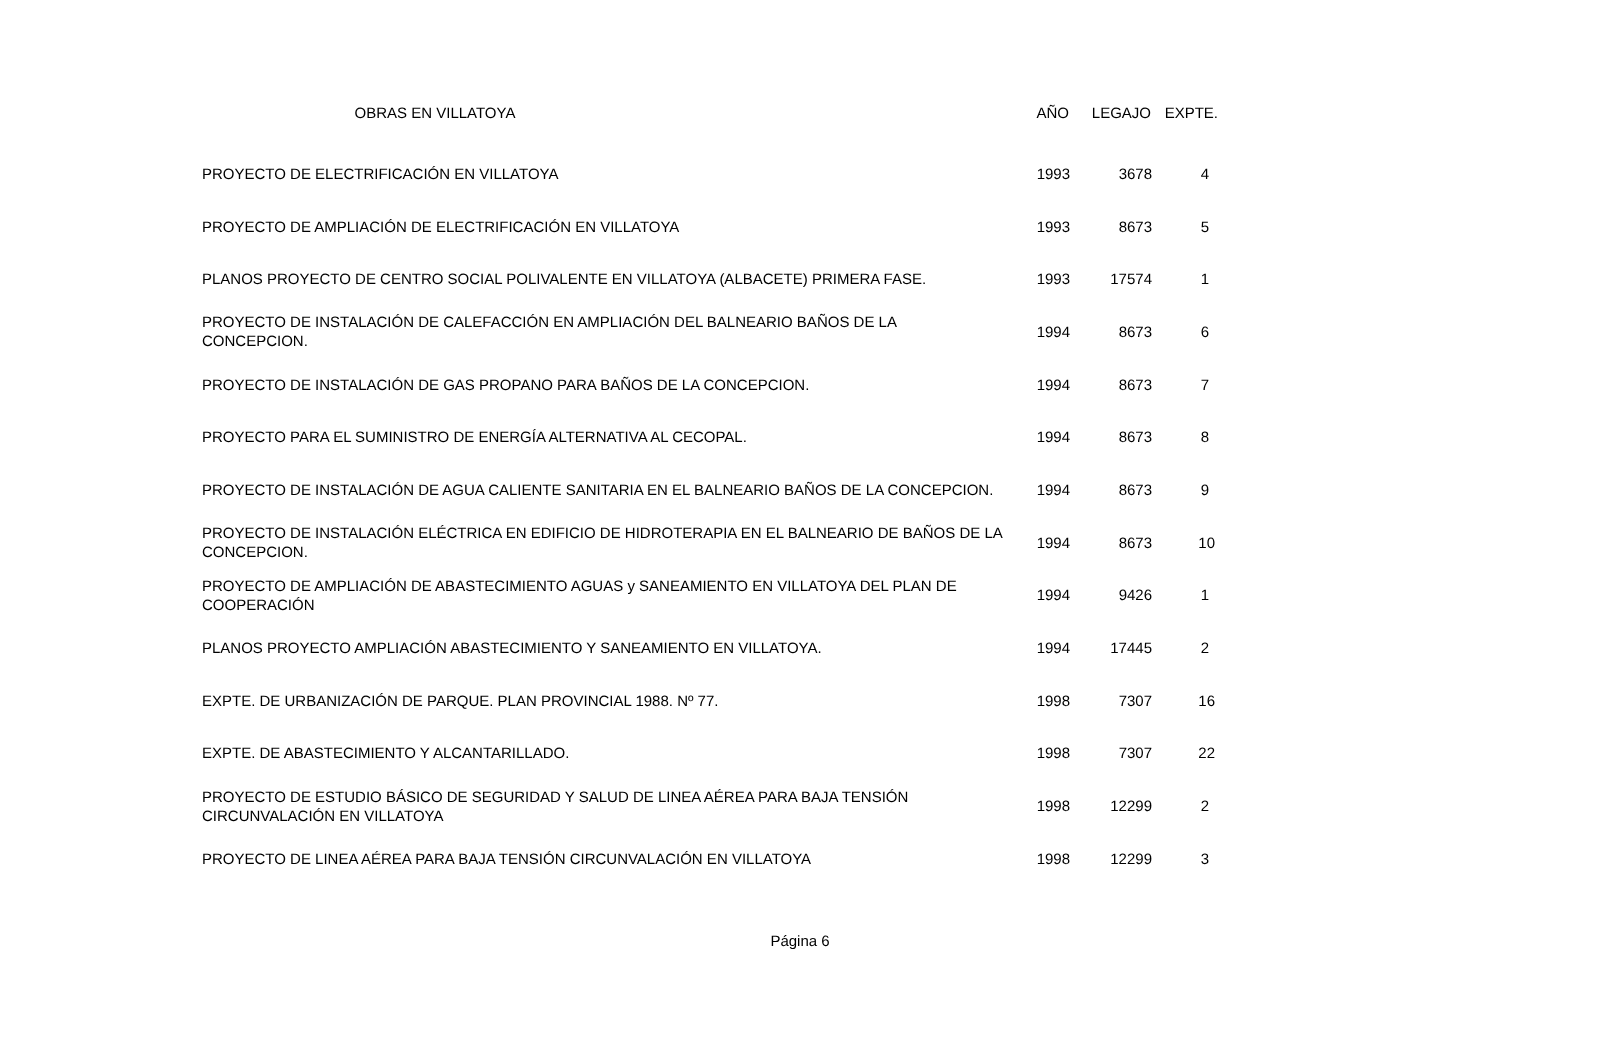| OBRAS EN VILLATOYA | AÑO | LEGAJO | EXPTE. |
| --- | --- | --- | --- |
| PROYECTO DE ELECTRIFICACIÓN EN VILLATOYA | 1993 | 3678 | 4 |
| PROYECTO DE AMPLIACIÓN DE ELECTRIFICACIÓN EN VILLATOYA | 1993 | 8673 | 5 |
| PLANOS PROYECTO DE CENTRO SOCIAL POLIVALENTE EN VILLATOYA (ALBACETE) PRIMERA FASE. | 1993 | 17574 | 1 |
| PROYECTO DE INSTALACIÓN DE CALEFACCIÓN EN AMPLIACIÓN DEL BALNEARIO BAÑOS DE LA CONCEPCION. | 1994 | 8673 | 6 |
| PROYECTO DE INSTALACIÓN DE GAS PROPANO PARA BAÑOS DE LA CONCEPCION. | 1994 | 8673 | 7 |
| PROYECTO PARA EL SUMINISTRO DE ENERGÍA ALTERNATIVA AL CECOPAL. | 1994 | 8673 | 8 |
| PROYECTO DE INSTALACIÓN DE AGUA CALIENTE SANITARIA EN EL BALNEARIO BAÑOS DE LA CONCEPCION. | 1994 | 8673 | 9 |
| PROYECTO DE INSTALACIÓN ELÉCTRICA EN EDIFICIO DE HIDROTERAPIA EN EL BALNEARIO DE BAÑOS DE LA CONCEPCION. | 1994 | 8673 | 10 |
| PROYECTO DE AMPLIACIÓN DE ABASTECIMIENTO AGUAS y SANEAMIENTO EN VILLATOYA DEL PLAN DE COOPERACIÓN | 1994 | 9426 | 1 |
| PLANOS PROYECTO AMPLIACIÓN ABASTECIMIENTO Y SANEAMIENTO EN VILLATOYA. | 1994 | 17445 | 2 |
| EXPTE. DE URBANIZACIÓN DE PARQUE. PLAN PROVINCIAL 1988. Nº 77. | 1998 | 7307 | 16 |
| EXPTE. DE ABASTECIMIENTO Y ALCANTARILLADO. | 1998 | 7307 | 22 |
| PROYECTO DE ESTUDIO BÁSICO DE SEGURIDAD Y SALUD DE LINEA AÉREA PARA BAJA TENSIÓN CIRCUNVALACIÓN EN VILLATOYA | 1998 | 12299 | 2 |
| PROYECTO DE LINEA AÉREA PARA BAJA TENSIÓN CIRCUNVALACIÓN EN VILLATOYA | 1998 | 12299 | 3 |
Página 6